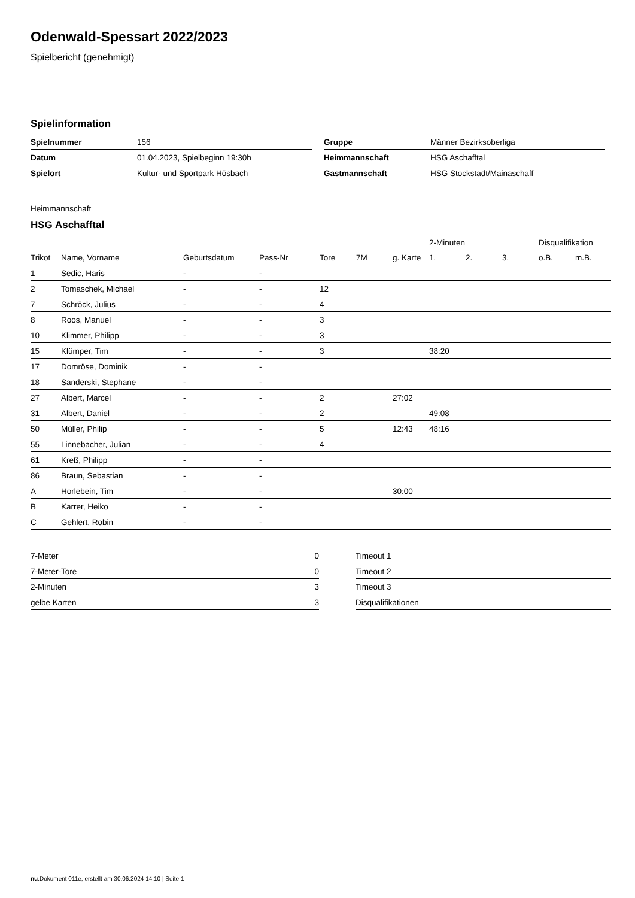Odenwald-Spessart 2022/2023
Spielbericht (genehmigt)
Spielinformation
| Spielnummer | 156 |
| Datum | 01.04.2023, Spielbeginn 19:30h |
| Spielort | Kultur- und Sportpark Hösbach |
| Gruppe | Männer Bezirksoberliga |
| Heimmannschaft | HSG Aschafftal |
| Gastmannschaft | HSG Stockstadt/Mainaschaff |
Heimmannschaft
HSG Aschafftal
| | | | | | | | 2-Minuten | | | Disqualifikation | |
| --- | --- | --- | --- | --- | --- | --- | --- | --- | --- | --- | --- |
| Trikot | Name, Vorname | Geburtsdatum | Pass-Nr | Tore | 7M | g. Karte | 1. | 2. | 3. | o.B. | m.B. |
| 1 | Sedic, Haris | - | - | | | | | | | | |
| 2 | Tomaschek, Michael | - | - | 12 | | | | | | | |
| 7 | Schröck, Julius | - | - | 4 | | | | | | | |
| 8 | Roos, Manuel | - | - | 3 | | | | | | | |
| 10 | Klimmer, Philipp | - | - | 3 | | | | | | | |
| 15 | Klümper, Tim | - | - | 3 | | | 38:20 | | | | |
| 17 | Domröse, Dominik | - | - | | | | | | | | |
| 18 | Sanderski, Stephane | - | - | | | | | | | | |
| 27 | Albert, Marcel | - | - | 2 | | 27:02 | | | | | |
| 31 | Albert, Daniel | - | - | 2 | | | 49:08 | | | | |
| 50 | Müller, Philip | - | - | 5 | | 12:43 | 48:16 | | | | |
| 55 | Linnebacher, Julian | - | - | 4 | | | | | | | |
| 61 | Kreß, Philipp | - | - | | | | | | | | |
| 86 | Braun, Sebastian | - | - | | | | | | | | |
| A | Horlebein, Tim | - | - | | | 30:00 | | | | | |
| B | Karrer, Heiko | - | - | | | | | | | | |
| C | Gehlert, Robin | - | - | | | | | | | | |
| 7-Meter | 0 |
| 7-Meter-Tore | 0 |
| 2-Minuten | 3 |
| gelbe Karten | 3 |
| Timeout 1 | |
| Timeout 2 | |
| Timeout 3 | |
| Disqualifikationen | |
nu.Dokument 011e, erstellt am 30.06.2024 14:10 | Seite 1